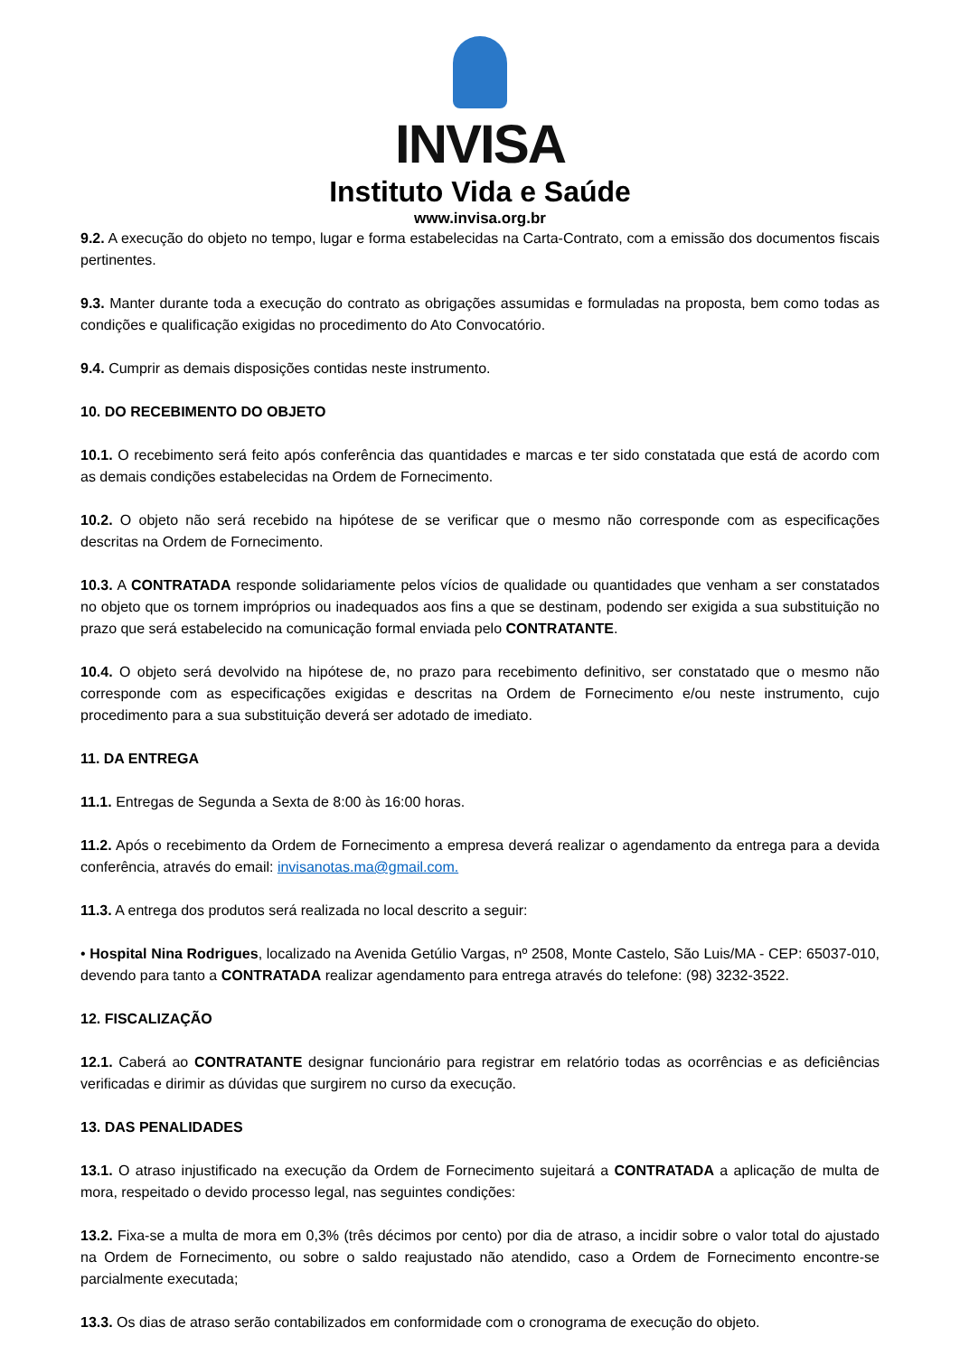INVISA
Instituto Vida e Saúde
www.invisa.org.br
9.2. A execução do objeto no tempo, lugar e forma estabelecidas na Carta-Contrato, com a emissão dos documentos fiscais pertinentes.
9.3. Manter durante toda a execução do contrato as obrigações assumidas e formuladas na proposta, bem como todas as condições e qualificação exigidas no procedimento do Ato Convocatório.
9.4. Cumprir as demais disposições contidas neste instrumento.
10. DO RECEBIMENTO DO OBJETO
10.1. O recebimento será feito após conferência das quantidades e marcas e ter sido constatada que está de acordo com as demais condições estabelecidas na Ordem de Fornecimento.
10.2. O objeto não será recebido na hipótese de se verificar que o mesmo não corresponde com as especificações descritas na Ordem de Fornecimento.
10.3. A CONTRATADA responde solidariamente pelos vícios de qualidade ou quantidades que venham a ser constatados no objeto que os tornem impróprios ou inadequados aos fins a que se destinam, podendo ser exigida a sua substituição no prazo que será estabelecido na comunicação formal enviada pelo CONTRATANTE.
10.4. O objeto será devolvido na hipótese de, no prazo para recebimento definitivo, ser constatado que o mesmo não corresponde com as especificações exigidas e descritas na Ordem de Fornecimento e/ou neste instrumento, cujo procedimento para a sua substituição deverá ser adotado de imediato.
11. DA ENTREGA
11.1. Entregas de Segunda a Sexta de 8:00 às 16:00 horas.
11.2. Após o recebimento da Ordem de Fornecimento a empresa deverá realizar o agendamento da entrega para a devida conferência, através do email: invisanotas.ma@gmail.com.
11.3. A entrega dos produtos será realizada no local descrito a seguir:
• Hospital Nina Rodrigues, localizado na Avenida Getúlio Vargas, nº 2508, Monte Castelo, São Luis/MA - CEP: 65037-010, devendo para tanto a CONTRATADA realizar agendamento para entrega através do telefone: (98) 3232-3522.
12. FISCALIZAÇÃO
12.1. Caberá ao CONTRATANTE designar funcionário para registrar em relatório todas as ocorrências e as deficiências verificadas e dirimir as dúvidas que surgirem no curso da execução.
13. DAS PENALIDADES
13.1. O atraso injustificado na execução da Ordem de Fornecimento sujeitará a CONTRATADA a aplicação de multa de mora, respeitado o devido processo legal, nas seguintes condições:
13.2. Fixa-se a multa de mora em 0,3% (três décimos por cento) por dia de atraso, a incidir sobre o valor total do ajustado na Ordem de Fornecimento, ou sobre o saldo reajustado não atendido, caso a Ordem de Fornecimento encontre-se parcialmente executada;
13.3. Os dias de atraso serão contabilizados em conformidade com o cronograma de execução do objeto.